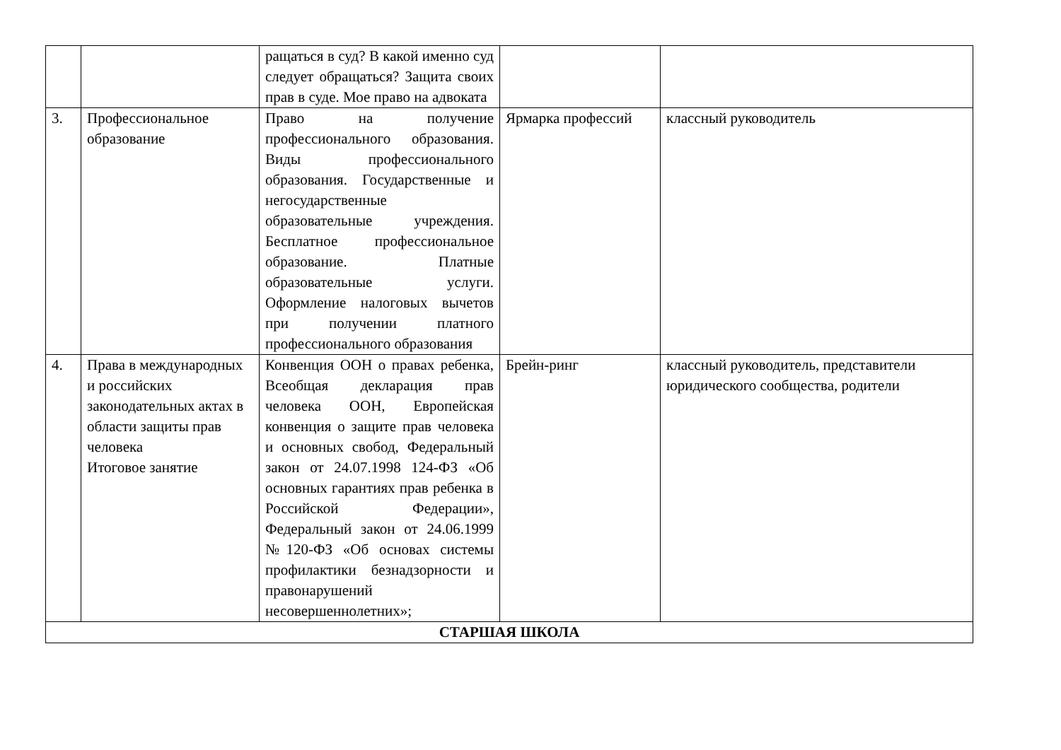| | | ращаться в суд? В какой именно суд следует обращаться? Защита своих прав в суде. Мое право на адвоката | | |
| 3. | Профессиональное образование | Право на получение профессионального образования. Виды профессионального образования. Государственные и негосударственные образовательные учреждения. Бесплатное профессиональное образование. Платные образовательные услуги. Оформление налоговых вычетов при получении платного профессионального образования | Ярмарка профессий | классный руководитель |
| 4. | Права в международных и российских законодательных актах в области защиты прав человека Итоговое занятие | Конвенция ООН о правах ребенка, Всеобщая декларация прав человека ООН, Европейская конвенция о защите прав человека и основных свобод, Федеральный закон от 24.07.1998 124-ФЗ «Об основных гарантиях прав ребенка в Российской Федерации», Федеральный закон от 24.06.1999 №120-ФЗ «Об основах системы профилактики безнадзорности и правонарушений несовершеннолетних»; | Брейн-ринг | классный руководитель, представители юридического сообщества, родители |
| СТАРШАЯ ШКОЛА | | | | |